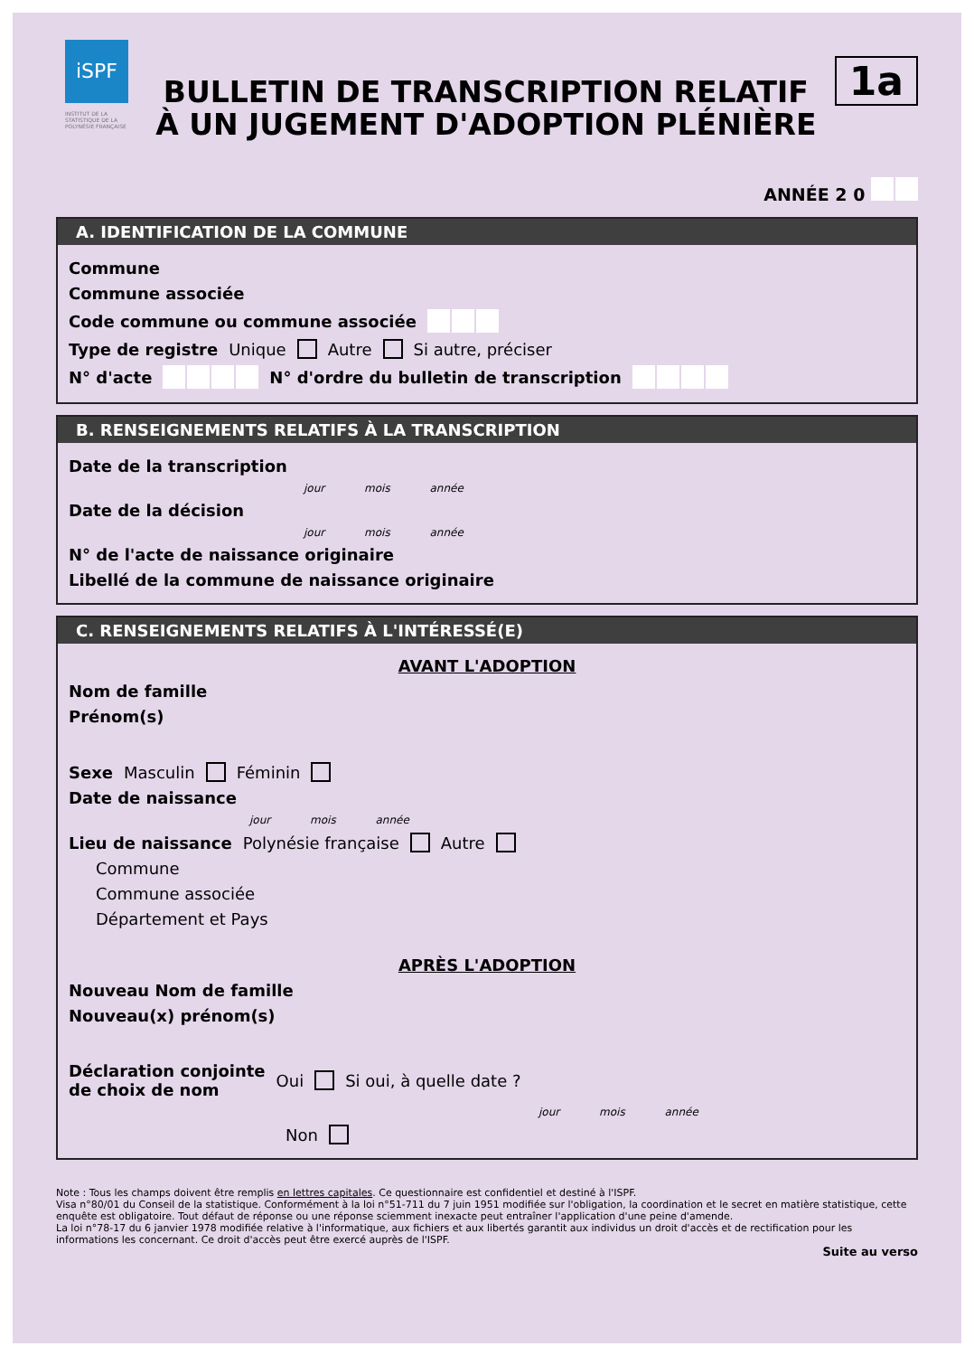iSPF
INSTITUT DE LA STATISTIQUE DE LA POLYNÉSIE FRANÇAISE
BULLETIN DE TRANSCRIPTION RELATIF
À UN JUGEMENT D'ADOPTION PLÉNIÈRE
1a
ANNÉE 2 0
A. IDENTIFICATION DE LA COMMUNE
Commune
Commune associée
Code commune ou commune associée
Type de registre Unique Autre Si autre, préciser
N° d'acte N° d'ordre du bulletin de transcription
B. RENSEIGNEMENTS RELATIFS À LA TRANSCRIPTION
Date de la transcription
jour mois année
Date de la décision
jour mois année
N° de l'acte de naissance originaire
Libellé de la commune de naissance originaire
C. RENSEIGNEMENTS RELATIFS À L'INTÉRESSÉ(E)
AVANT L'ADOPTION
Nom de famille
Prénom(s)
Sexe Masculin Féminin
Date de naissance
jour mois année
Lieu de naissance Polynésie française Autre
Commune
Commune associée
Département et Pays
APRÈS L'ADOPTION
Nouveau Nom de famille
Nouveau(x) prénom(s)
Déclaration conjointe
de choix de nom Oui Si oui, à quelle date ?
jour mois année
Non
Note : Tous les champs doivent être remplis en lettres capitales. Ce questionnaire est confidentiel et destiné à l'ISPF.
Visa n°80/01 du Conseil de la statistique. Conformément à la loi n°51-711 du 7 juin 1951 modifiée sur l'obligation, la coordination et le secret en matière statistique, cette enquête est obligatoire. Tout défaut de réponse ou une réponse sciemment inexacte peut entraîner l'application d'une peine d'amende.
La loi n°78-17 du 6 janvier 1978 modifiée relative à l'informatique, aux fichiers et aux libertés garantit aux individus un droit d'accès et de rectification pour les informations les concernant. Ce droit d'accès peut être exercé auprès de l'ISPF.
Suite au verso